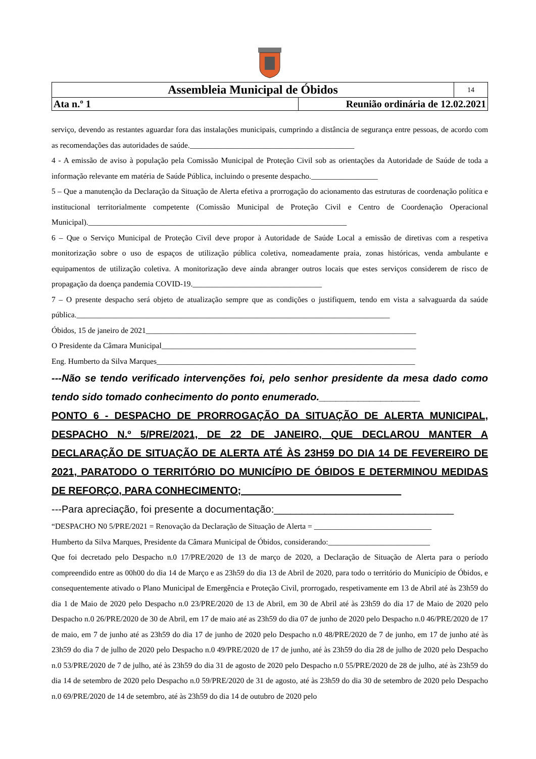| Assembleia Municipal de Óbidos | | 14 |
| Ata n.º 1 | Reunião ordinária de 12.02.2021 | |
serviço, devendo as restantes aguardar fora das instalações municipais, cumprindo a distância de segurança entre pessoas, de acordo com as recomendações das autoridades de saúde.__________________________________________
4 - A emissão de aviso à população pela Comissão Municipal de Proteção Civil sob as orientações da Autoridade de Saúde de toda a informação relevante em matéria de Saúde Pública, incluindo o presente despacho._________________
5 – Que a manutenção da Declaração da Situação de Alerta efetiva a prorrogação do acionamento das estruturas de coordenação política e institucional territorialmente competente (Comissão Municipal de Proteção Civil e Centro de Coordenação Operacional Municipal).__________________________________________________________________
6 – Que o Serviço Municipal de Proteção Civil deve propor à Autoridade de Saúde Local a emissão de diretivas com a respetiva monitorização sobre o uso de espaços de utilização pública coletiva, nomeadamente praia, zonas históricas, venda ambulante e equipamentos de utilização coletiva. A monitorização deve ainda abranger outros locais que estes serviços considerem de risco de propagação da doença pandemia COVID-19._________________________________
7 – O presente despacho será objeto de atualização sempre que as condições o justifiquem, tendo em vista a salvaguarda da saúde pública.________________________________________________________________________________
Óbidos, 15 de janeiro de 2021_____________________________________________________________________
O Presidente da Câmara Municipal_________________________________________________________________
Eng. Humberto da Silva Marques__________________________________________________________________
---Não se tendo verificado intervenções foi, pelo senhor presidente da mesa dado como tendo sido tomado conhecimento do ponto enumerado.__________________
PONTO 6 - DESPACHO DE PRORROGAÇÃO DA SITUAÇÃO DE ALERTA MUNICIPAL, DESPACHO N.º 5/PRE/2021, DE 22 DE JANEIRO, QUE DECLAROU MANTER A DECLARAÇÃO DE SITUAÇÃO DE ALERTA ATÉ ÀS 23H59 DO DIA 14 DE FEVEREIRO DE 2021, PARATODO O TERRITÓRIO DO MUNICÍPIO DE ÓBIDOS E DETERMINOU MEDIDAS DE REFORÇO, PARA CONHECIMENTO; ____________________________
---Para apreciação, foi presente a documentação:________________________________
“DESPACHO N0 5/PRE/2021 = Renovação da Declaração de Situação de Alerta = ______________________________
Humberto da Silva Marques, Presidente da Câmara Municipal de Óbidos, considerando:__________________________
Que foi decretado pelo Despacho n.0 17/PRE/2020 de 13 de março de 2020, a Declaração de Situação de Alerta para o período compreendido entre as 00h00 do dia 14 de Março e as 23h59 do dia 13 de Abril de 2020, para todo o território do Município de Óbidos, e consequentemente ativado o Plano Municipal de Emergência e Proteção Civil, prorrogado, respetivamente em 13 de Abril até às 23h59 do dia 1 de Maio de 2020 pelo Despacho n.0 23/PRE/2020 de 13 de Abril, em 30 de Abril até às 23h59 do dia 17 de Maio de 2020 pelo Despacho n.0 26/PRE/2020 de 30 de Abril, em 17 de maio até as 23h59 do dia 07 de junho de 2020 pelo Despacho n.0 46/PRE/2020 de 17 de maio, em 7 de junho até as 23h59 do dia 17 de junho de 2020 pelo Despacho n.0 48/PRE/2020 de 7 de junho, em 17 de junho até às 23h59 do dia 7 de julho de 2020 pelo Despacho n.0 49/PRE/2020 de 17 de junho, até às 23h59 do dia 28 de julho de 2020 pelo Despacho n.0 53/PRE/2020 de 7 de julho, até às 23h59 do dia 31 de agosto de 2020 pelo Despacho n.0 55/PRE/2020 de 28 de julho, até às 23h59 do dia 14 de setembro de 2020 pelo Despacho n.0 59/PRE/2020 de 31 de agosto, até às 23h59 do dia 30 de setembro de 2020 pelo Despacho n.0 69/PRE/2020 de 14 de setembro, até às 23h59 do dia 14 de outubro de 2020 pelo